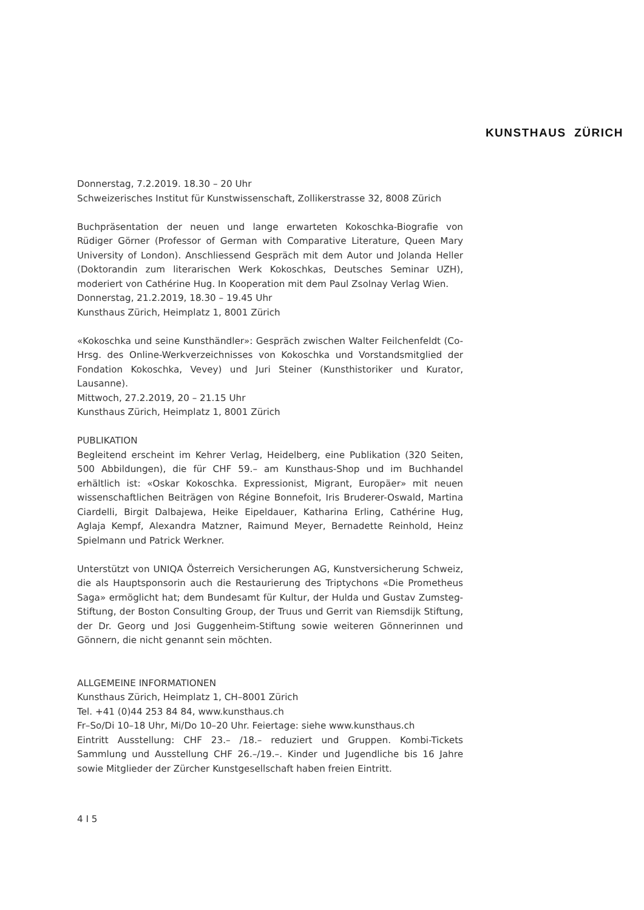KUNSTHAUS ZÜRICH
Donnerstag, 7.2.2019. 18.30 – 20 Uhr
Schweizerisches Institut für Kunstwissenschaft, Zollikerstrasse 32, 8008 Zürich
Buchpräsentation der neuen und lange erwarteten Kokoschka-Biografie von Rüdiger Görner (Professor of German with Comparative Literature, Queen Mary University of London). Anschliessend Gespräch mit dem Autor und Jolanda Heller (Doktorandin zum literarischen Werk Kokoschkas, Deutsches Seminar UZH), moderiert von Cathérine Hug. In Kooperation mit dem Paul Zsolnay Verlag Wien.
Donnerstag, 21.2.2019, 18.30 – 19.45 Uhr
Kunsthaus Zürich, Heimplatz 1, 8001 Zürich
«Kokoschka und seine Kunsthändler»: Gespräch zwischen Walter Feilchenfeldt (Co-Hrsg. des Online-Werkverzeichnisses von Kokoschka und Vorstandsmitglied der Fondation Kokoschka, Vevey) und Juri Steiner (Kunsthistoriker und Kurator, Lausanne).
Mittwoch, 27.2.2019, 20 – 21.15 Uhr
Kunsthaus Zürich, Heimplatz 1, 8001 Zürich
PUBLIKATION
Begleitend erscheint im Kehrer Verlag, Heidelberg, eine Publikation (320 Seiten, 500 Abbildungen), die für CHF 59.– am Kunsthaus-Shop und im Buchhandel erhältlich ist: «Oskar Kokoschka. Expressionist, Migrant, Europäer» mit neuen wissenschaftlichen Beiträgen von Régine Bonnefoit, Iris Bruderer-Oswald, Martina Ciardelli, Birgit Dalbajewa, Heike Eipeldauer, Katharina Erling, Cathérine Hug, Aglaja Kempf, Alexandra Matzner, Raimund Meyer, Bernadette Reinhold, Heinz Spielmann und Patrick Werkner.
Unterstützt von UNIQA Österreich Versicherungen AG, Kunstversicherung Schweiz, die als Hauptsponsorin auch die Restaurierung des Triptychons «Die Prometheus Saga» ermöglicht hat; dem Bundesamt für Kultur, der Hulda und Gustav Zumsteg-Stiftung, der Boston Consulting Group, der Truus und Gerrit van Riemsdijk Stiftung, der Dr. Georg und Josi Guggenheim-Stiftung sowie weiteren Gönnerinnen und Gönnern, die nicht genannt sein möchten.
ALLGEMEINE INFORMATIONEN
Kunsthaus Zürich, Heimplatz 1, CH–8001 Zürich
Tel. +41 (0)44 253 84 84, www.kunsthaus.ch
Fr–So/Di 10–18 Uhr, Mi/Do 10–20 Uhr. Feiertage: siehe www.kunsthaus.ch
Eintritt Ausstellung: CHF 23.– /18.– reduziert und Gruppen. Kombi-Tickets Sammlung und Ausstellung CHF 26.–/19.–. Kinder und Jugendliche bis 16 Jahre sowie Mitglieder der Zürcher Kunstgesellschaft haben freien Eintritt.
4 I 5